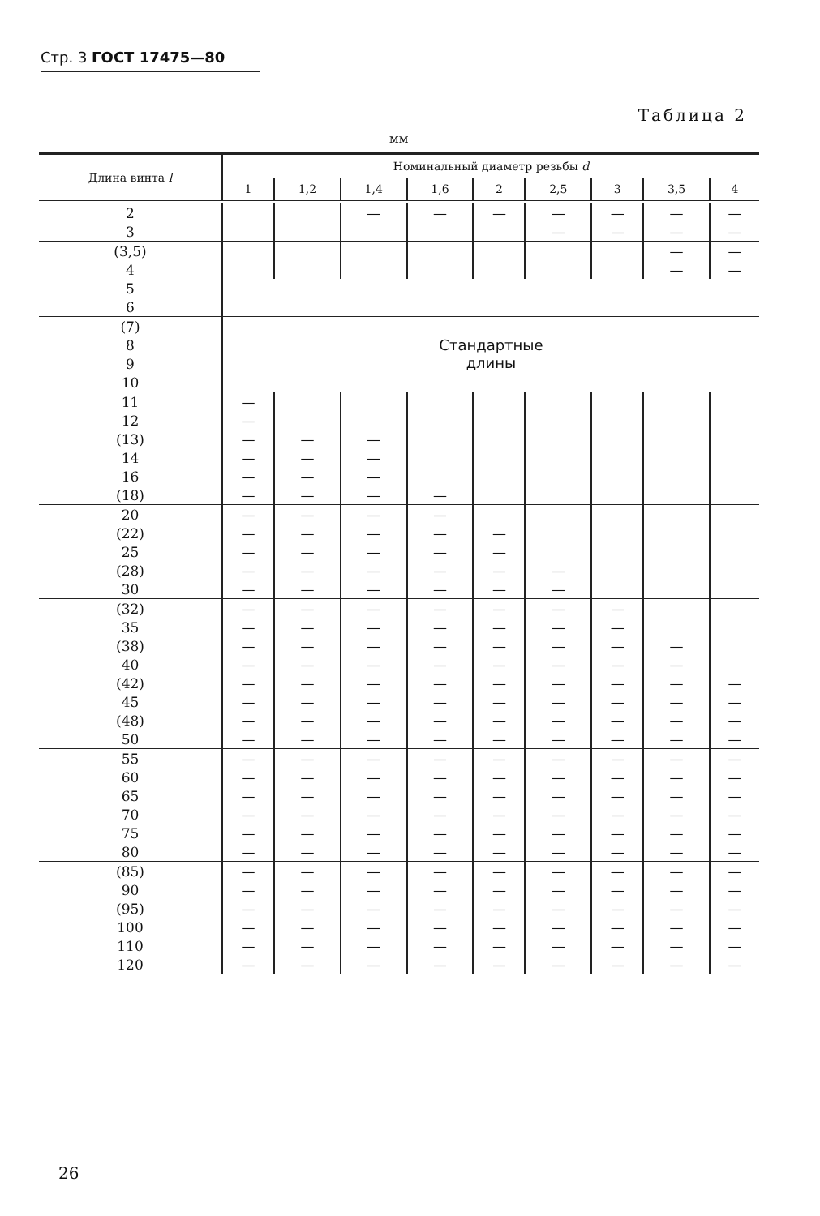Стр. 3 ГОСТ 17475—80
Таблица 2
мм
| Длина винта l | Номинальный диаметр резьбы d | | | | | | | | |
| --- | --- | --- | --- | --- | --- | --- | --- | --- | --- |
| | 1 | 1,2 | 1,4 | 1,6 | 2 | 2,5 | 3 | 3,5 | 4 |
| 2 | | | — | — | — | — | — | — | — |
| 3 | | | | | | — | — | — | — |
| (3,5) | | | | | | | | — | — |
| 4 | | | | | | | | — | — |
| 5 | | | | | | | | | |
| 6 | | | | | | | | | |
| (7) | Стандартные длины | | | | | | | | |
| 8 | | | | | | | | | |
| 9 | | | | | | | | | |
| 10 | | | | | | | | | |
| 11 | — | | | | | | | | |
| 12 | — | | | | | | | | |
| (13) | — | — | — | | | | | | |
| 14 | — | — | — | | | | | | |
| 16 | — | — | — | | | | | | |
| (18) | — | — | — | — | | | | | |
| 20 | — | — | — | — | | | | | |
| (22) | — | — | — | — | — | | | | |
| 25 | — | — | — | — | — | | | | |
| (28) | — | — | — | — | — | — | | | |
| 30 | — | — | — | — | — | — | | | |
| (32) | — | — | — | — | — | — | — | | |
| 35 | — | — | — | — | — | — | — | | |
| (38) | — | — | — | — | — | — | — | — | |
| 40 | — | — | — | — | — | — | — | — | |
| (42) | — | — | — | — | — | — | — | — | — |
| 45 | — | — | — | — | — | — | — | — | — |
| (48) | — | — | — | — | — | — | — | — | — |
| 50 | — | — | — | — | — | — | — | — | — |
| 55 | — | — | — | — | — | — | — | — | — |
| 60 | — | — | — | — | — | — | — | — | — |
| 65 | — | — | — | — | — | — | — | — | — |
| 70 | — | — | — | — | — | — | — | — | — |
| 75 | — | — | — | — | — | — | — | — | — |
| 80 | — | — | — | — | — | — | — | — | — |
| (85) | — | — | — | — | — | — | — | — | — |
| 90 | — | — | — | — | — | — | — | — | — |
| (95) | — | — | — | — | — | — | — | — | — |
| 100 | — | — | — | — | — | — | — | — | — |
| 110 | — | — | — | — | — | — | — | — | — |
| 120 | — | — | — | — | — | — | — | — | — |
26